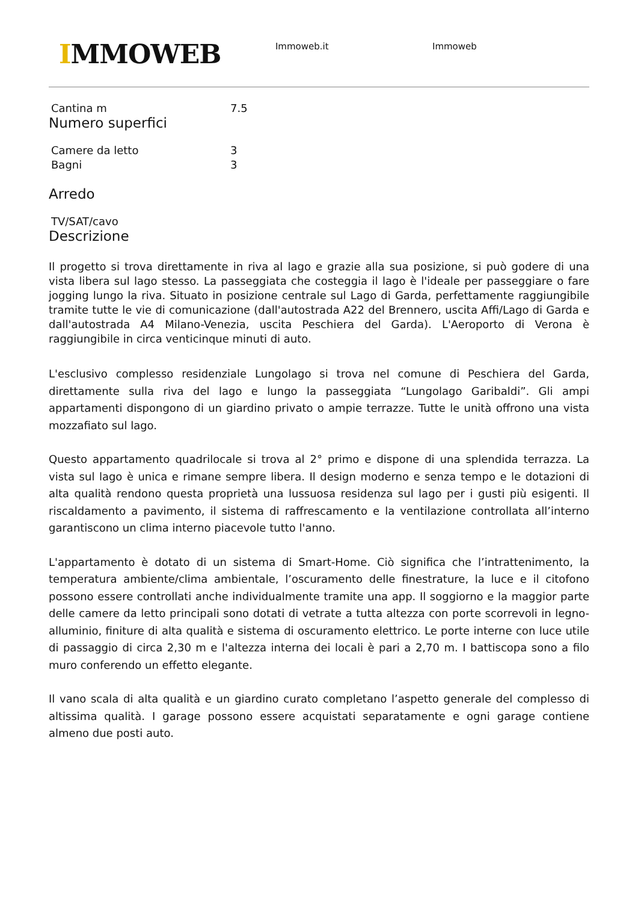IMMOWEB
Immoweb.it Immoweb
| Cantina m | 7.5 |
Numero superfici
| Camere da letto | 3 |
| Bagni | 3 |
Arredo
| TV/SAT/cavo |
Descrizione
Il progetto si trova direttamente in riva al lago e grazie alla sua posizione, si può godere di una vista libera sul lago stesso. La passeggiata che costeggia il lago è l'ideale per passeggiare o fare jogging lungo la riva. Situato in posizione centrale sul Lago di Garda, perfettamente raggiungibile tramite tutte le vie di comunicazione (dall'autostrada A22 del Brennero, uscita Affi/Lago di Garda e dall'autostrada A4 Milano-Venezia, uscita Peschiera del Garda). L'Aeroporto di Verona è raggiungibile in circa venticinque minuti di auto.
L'esclusivo complesso residenziale Lungolago si trova nel comune di Peschiera del Garda, direttamente sulla riva del lago e lungo la passeggiata “Lungolago Garibaldi”. Gli ampi appartamenti dispongono di un giardino privato o ampie terrazze. Tutte le unità offrono una vista mozzafiato sul lago.
Questo appartamento quadrilocale si trova al 2° primo e dispone di una splendida terrazza. La vista sul lago è unica e rimane sempre libera. Il design moderno e senza tempo e le dotazioni di alta qualità rendono questa proprietà una lussuosa residenza sul lago per i gusti più esigenti. Il riscaldamento a pavimento, il sistema di raffrescamento e la ventilazione controllata all’interno garantiscono un clima interno piacevole tutto l'anno.
L'appartamento è dotato di un sistema di Smart-Home. Ciò significa che l’intrattenimento, la temperatura ambiente/clima ambientale, l’oscuramento delle finestrature, la luce e il citofono possono essere controllati anche individualmente tramite una app. Il soggiorno e la maggior parte delle camere da letto principali sono dotati di vetrate a tutta altezza con porte scorrevoli in legno-alluminio, finiture di alta qualità e sistema di oscuramento elettrico. Le porte interne con luce utile di passaggio di circa 2,30 m e l'altezza interna dei locali è pari a 2,70 m. I battiscopa sono a filo muro conferendo un effetto elegante.
Il vano scala di alta qualità e un giardino curato completano l’aspetto generale del complesso di altissima qualità. I garage possono essere acquistati separatamente e ogni garage contiene almeno due posti auto.